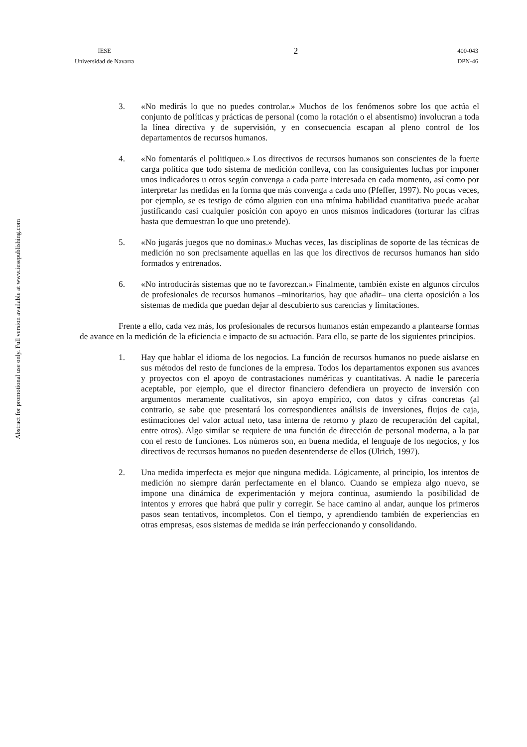IESE
Universidad de Navarra
2
400-043
DPN-46
Abstract for promotional use only. Full version available at www.iesepublishing.com
3. «No medirás lo que no puedes controlar.» Muchos de los fenómenos sobre los que actúa el conjunto de políticas y prácticas de personal (como la rotación o el absentismo) involucran a toda la línea directiva y de supervisión, y en consecuencia escapan al pleno control de los departamentos de recursos humanos.
4. «No fomentarás el politiqueo.» Los directivos de recursos humanos son conscientes de la fuerte carga política que todo sistema de medición conlleva, con las consiguientes luchas por imponer unos indicadores u otros según convenga a cada parte interesada en cada momento, así como por interpretar las medidas en la forma que más convenga a cada uno (Pfeffer, 1997). No pocas veces, por ejemplo, se es testigo de cómo alguien con una mínima habilidad cuantitativa puede acabar justificando casi cualquier posición con apoyo en unos mismos indicadores (torturar las cifras hasta que demuestran lo que uno pretende).
5. «No jugarás juegos que no dominas.» Muchas veces, las disciplinas de soporte de las técnicas de medición no son precisamente aquellas en las que los directivos de recursos humanos han sido formados y entrenados.
6. «No introducirás sistemas que no te favorezcan.» Finalmente, también existe en algunos círculos de profesionales de recursos humanos –minoritarios, hay que añadir– una cierta oposición a los sistemas de medida que puedan dejar al descubierto sus carencias y limitaciones.
Frente a ello, cada vez más, los profesionales de recursos humanos están empezando a plantearse formas de avance en la medición de la eficiencia e impacto de su actuación. Para ello, se parte de los siguientes principios.
1. Hay que hablar el idioma de los negocios. La función de recursos humanos no puede aislarse en sus métodos del resto de funciones de la empresa. Todos los departamentos exponen sus avances y proyectos con el apoyo de contrastaciones numéricas y cuantitativas. A nadie le parecería aceptable, por ejemplo, que el director financiero defendiera un proyecto de inversión con argumentos meramente cualitativos, sin apoyo empírico, con datos y cifras concretas (al contrario, se sabe que presentará los correspondientes análisis de inversiones, flujos de caja, estimaciones del valor actual neto, tasa interna de retorno y plazo de recuperación del capital, entre otros). Algo similar se requiere de una función de dirección de personal moderna, a la par con el resto de funciones. Los números son, en buena medida, el lenguaje de los negocios, y los directivos de recursos humanos no pueden desentenderse de ellos (Ulrich, 1997).
2. Una medida imperfecta es mejor que ninguna medida. Lógicamente, al principio, los intentos de medición no siempre darán perfectamente en el blanco. Cuando se empieza algo nuevo, se impone una dinámica de experimentación y mejora continua, asumiendo la posibilidad de intentos y errores que habrá que pulir y corregir. Se hace camino al andar, aunque los primeros pasos sean tentativos, incompletos. Con el tiempo, y aprendiendo también de experiencias en otras empresas, esos sistemas de medida se irán perfeccionando y consolidando.